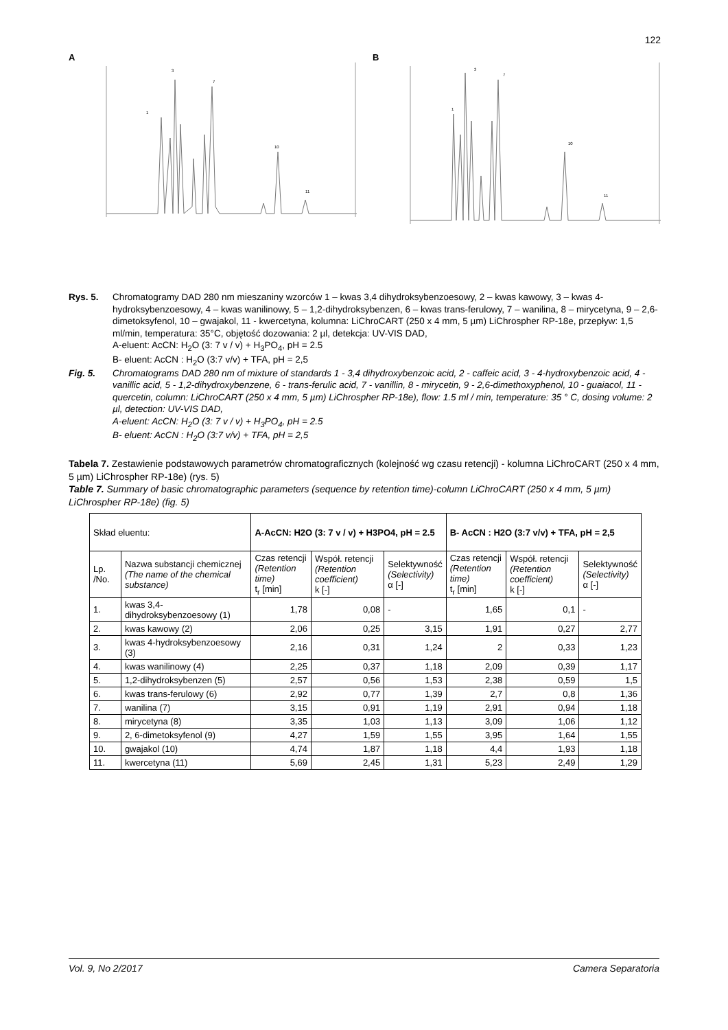122
A
1
3
7
10
11
B
1
3
7
10
11
Rys. 5. Chromatogramy DAD 280 nm mieszaniny wzorców 1 – kwas 3,4 dihydroksybenzoesowy, 2 – kwas kawowy, 3 – kwas 4-hydroksybenzoesowy, 4 – kwas wanilinowy, 5 – 1,2-dihydroksybenzen, 6 – kwas trans-ferulowy, 7 – wanilina, 8 – mirycetyna, 9 – 2,6-dimetoksyfenol, 10 – gwajakol, 11 - kwercetyna, kolumna: LiChroCART (250 x 4 mm, 5 µm) LiChrospher RP-18e, przepływ: 1,5 ml/min, temperatura: 35°C, objętość dozowania: 2 µl, detekcja: UV-VIS DAD,
A-eluent: AcCN: H<sub>2</sub>O (3: 7 v / v) + H<sub>3</sub>PO<sub>4</sub>, pH = 2.5
B- eluent: AcCN : H<sub>2</sub>O (3:7 v/v) + TFA, pH = 2,5
Fig. 5. Chromatograms DAD 280 nm of mixture of standards 1 - 3,4 dihydroxybenzoic acid, 2 - caffeic acid, 3 - 4-hydroxybenzoic acid, 4 - vanillic acid, 5 - 1,2-dihydroxybenzene, 6 - trans-ferulic acid, 7 - vanillin, 8 - mirycetin, 9 - 2,6-dimethoxyphenol, 10 - guaiacol, 11 - quercetin, column: LiChroCART (250 x 4 mm, 5 µm) LiChrospher RP-18e), flow: 1.5 ml / min, temperature: 35 ° C, dosing volume: 2 µl, detection: UV-VIS DAD,
A-eluent: AcCN: H<sub>2</sub>O (3: 7 v / v) + H<sub>3</sub>PO<sub>4</sub>, pH = 2.5
B- eluent: AcCN : H<sub>2</sub>O (3:7 v/v) + TFA, pH = 2,5
Tabela 7. Zestawienie podstawowych parametrów chromatograficznych (kolejność wg czasu retencji) - kolumna LiChroCART (250 x 4 mm, 5 µm) LiChrospher RP-18e) (rys. 5)
Table 7. Summary of basic chromatographic parameters (sequence by retention time)-column LiChroCART (250 x 4 mm, 5 µm) LiChrospher RP-18e) (fig. 5)
| Skład eluentu: | | A-AcCN: H2O (3: 7 v / v) + H3PO4, pH = 2.5 | | | B- AcCN : H2O (3:7 v/v) + TFA, pH = 2,5 | | |
| --- | --- | --- | --- | --- | --- | --- | --- |
| Lp. /No. | Nazwa substancji chemicznej (The name of the chemical substance) | Czas retencji (Retention time) t<sub>r</sub> [min] | Współ. retencji (Retention coefficient) k [-] | Selektywność (Selectivity) α [-] | Czas retencji (Retention time) t<sub>r</sub> [min] | Współ. retencji (Retention coefficient) k [-] | Selektywność (Selectivity) α [-] |
| 1. | kwas 3,4-dihydroksybenzoesowy (1) | 1,78 | 0,08 | - | 1,65 | 0,1 | - |
| 2. | kwas kawowy (2) | 2,06 | 0,25 | 3,15 | 1,91 | 0,27 | 2,77 |
| 3. | kwas 4-hydroksybenzoesowy (3) | 2,16 | 0,31 | 1,24 | 2 | 0,33 | 1,23 |
| 4. | kwas wanilinowy (4) | 2,25 | 0,37 | 1,18 | 2,09 | 0,39 | 1,17 |
| 5. | 1,2-dihydroksybenzen (5) | 2,57 | 0,56 | 1,53 | 2,38 | 0,59 | 1,5 |
| 6. | kwas trans-ferulowy (6) | 2,92 | 0,77 | 1,39 | 2,7 | 0,8 | 1,36 |
| 7. | wanilina (7) | 3,15 | 0,91 | 1,19 | 2,91 | 0,94 | 1,18 |
| 8. | mirycetyna (8) | 3,35 | 1,03 | 1,13 | 3,09 | 1,06 | 1,12 |
| 9. | 2, 6-dimetoksyfenol (9) | 4,27 | 1,59 | 1,55 | 3,95 | 1,64 | 1,55 |
| 10. | gwajakol (10) | 4,74 | 1,87 | 1,18 | 4,4 | 1,93 | 1,18 |
| 11. | kwercetyna (11) | 5,69 | 2,45 | 1,31 | 5,23 | 2,49 | 1,29 |
Vol. 9, No 2/2017 Camera Separatoria